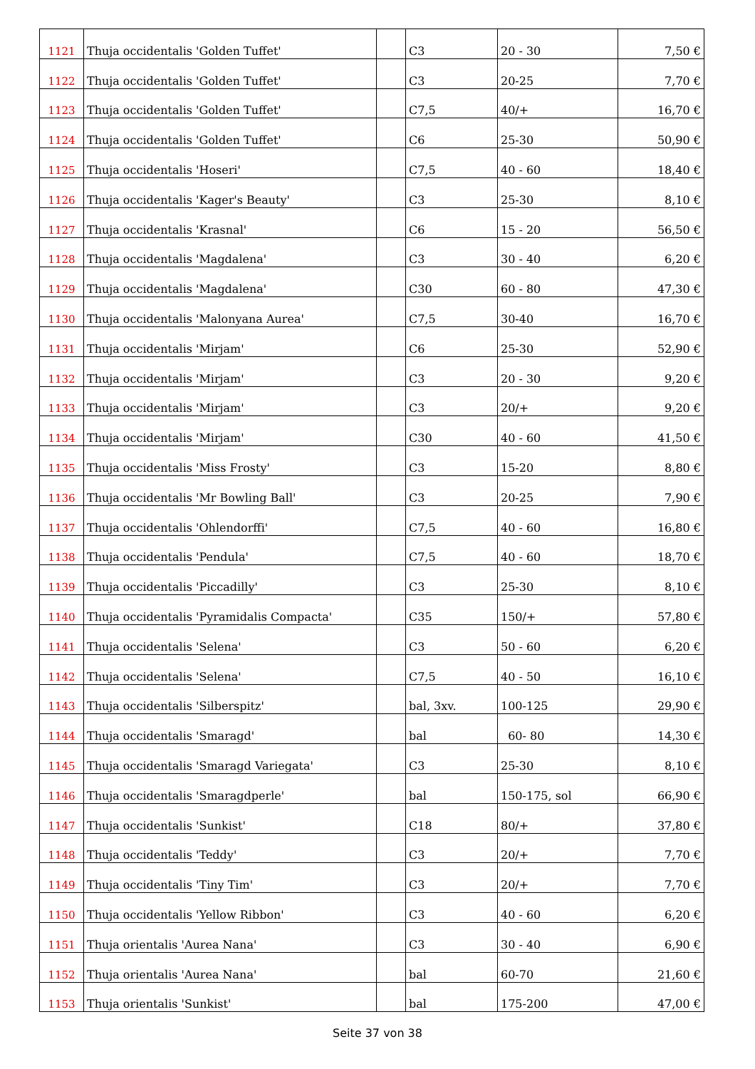| 1121 | Thuja occidentalis 'Golden Tuffet' | | C3 | 20 - 30 | 7,50 € |
| 1122 | Thuja occidentalis 'Golden Tuffet' | | C3 | 20-25 | 7,70 € |
| 1123 | Thuja occidentalis 'Golden Tuffet' | | C7,5 | 40/+ | 16,70 € |
| 1124 | Thuja occidentalis 'Golden Tuffet' | | C6 | 25-30 | 50,90 € |
| 1125 | Thuja occidentalis 'Hoseri' | | C7,5 | 40 - 60 | 18,40 € |
| 1126 | Thuja occidentalis 'Kager's Beauty' | | C3 | 25-30 | 8,10 € |
| 1127 | Thuja occidentalis 'Krasnal' | | C6 | 15 - 20 | 56,50 € |
| 1128 | Thuja occidentalis 'Magdalena' | | C3 | 30 - 40 | 6,20 € |
| 1129 | Thuja occidentalis 'Magdalena' | | C30 | 60 - 80 | 47,30 € |
| 1130 | Thuja occidentalis 'Malonyana Aurea' | | C7,5 | 30-40 | 16,70 € |
| 1131 | Thuja occidentalis 'Mirjam' | | C6 | 25-30 | 52,90 € |
| 1132 | Thuja occidentalis 'Mirjam' | | C3 | 20 - 30 | 9,20 € |
| 1133 | Thuja occidentalis 'Mirjam' | | C3 | 20/+ | 9,20 € |
| 1134 | Thuja occidentalis 'Mirjam' | | C30 | 40 - 60 | 41,50 € |
| 1135 | Thuja occidentalis 'Miss Frosty' | | C3 | 15-20 | 8,80 € |
| 1136 | Thuja occidentalis 'Mr Bowling Ball' | | C3 | 20-25 | 7,90 € |
| 1137 | Thuja occidentalis 'Ohlendorffi' | | C7,5 | 40 - 60 | 16,80 € |
| 1138 | Thuja occidentalis 'Pendula' | | C7,5 | 40 - 60 | 18,70 € |
| 1139 | Thuja occidentalis 'Piccadilly' | | C3 | 25-30 | 8,10 € |
| 1140 | Thuja occidentalis 'Pyramidalis Compacta' | | C35 | 150/+ | 57,80 € |
| 1141 | Thuja occidentalis 'Selena' | | C3 | 50 - 60 | 6,20 € |
| 1142 | Thuja occidentalis 'Selena' | | C7,5 | 40 - 50 | 16,10 € |
| 1143 | Thuja occidentalis 'Silberspitz' | | bal, 3xv. | 100-125 | 29,90 € |
| 1144 | Thuja occidentalis 'Smaragd' | | bal | 60- 80 | 14,30 € |
| 1145 | Thuja occidentalis 'Smaragd Variegata' | | C3 | 25-30 | 8,10 € |
| 1146 | Thuja occidentalis 'Smaragdperle' | | bal | 150-175, sol | 66,90 € |
| 1147 | Thuja occidentalis 'Sunkist' | | C18 | 80/+ | 37,80 € |
| 1148 | Thuja occidentalis 'Teddy' | | C3 | 20/+ | 7,70 € |
| 1149 | Thuja occidentalis 'Tiny Tim' | | C3 | 20/+ | 7,70 € |
| 1150 | Thuja occidentalis 'Yellow Ribbon' | | C3 | 40 - 60 | 6,20 € |
| 1151 | Thuja orientalis 'Aurea Nana' | | C3 | 30 - 40 | 6,90 € |
| 1152 | Thuja orientalis 'Aurea Nana' | | bal | 60-70 | 21,60 € |
| 1153 | Thuja orientalis 'Sunkist' | | bal | 175-200 | 47,00 € |
Seite 37 von 38